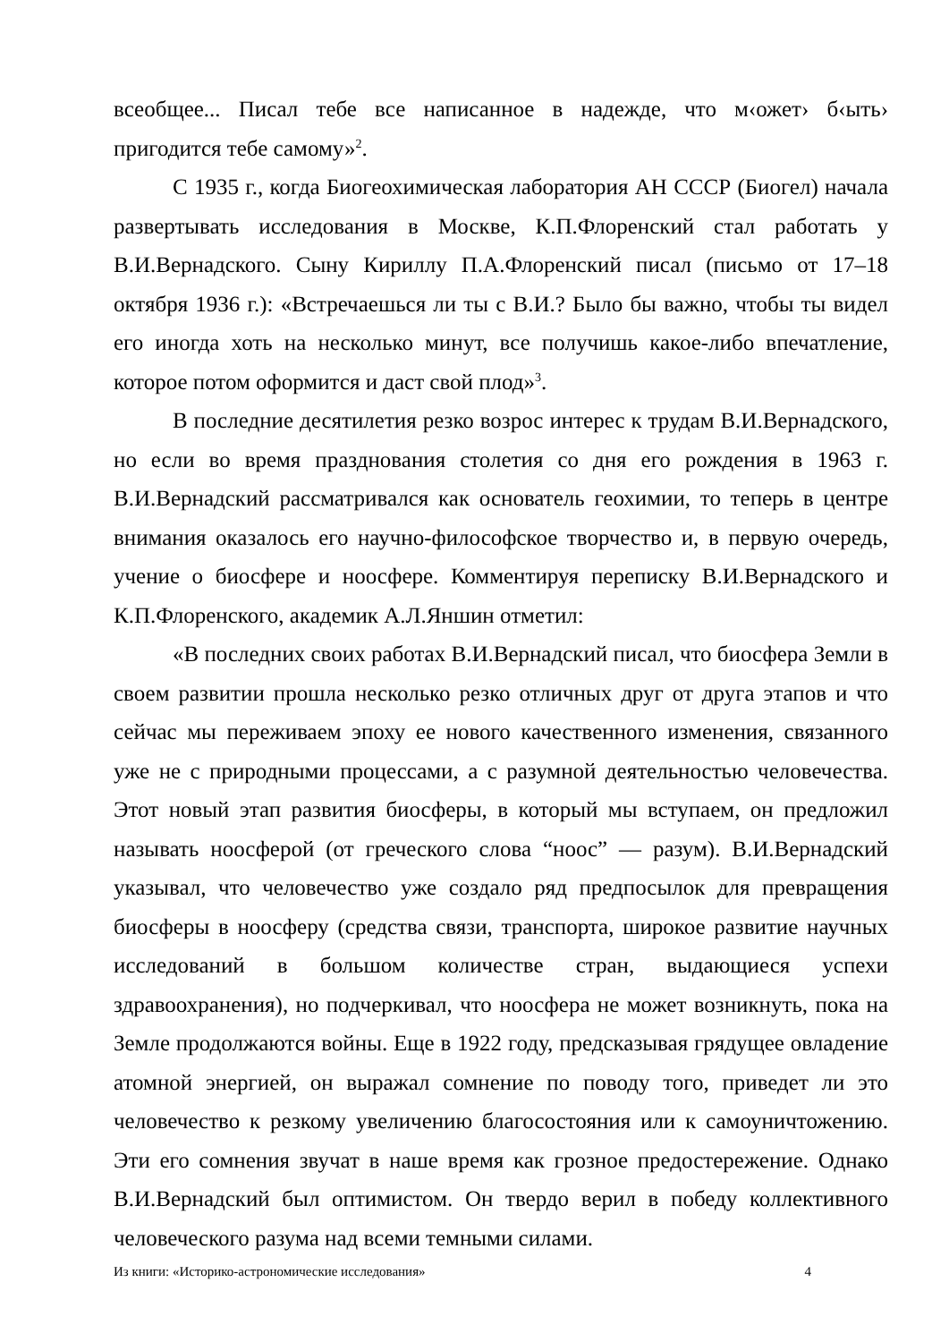всеобщее... Писал тебе все написанное в надежде, что м‹ожет› б‹ыть› пригодится тебе самому»<sup>2</sup>.
С 1935 г., когда Биогеохимическая лаборатория АН СССР (Биогел) начала развертывать исследования в Москве, К.П.Флоренский стал работать у В.И.Вернадского. Сыну Кириллу П.А.Флоренский писал (письмо от 17–18 октября 1936 г.): «Встречаешься ли ты с В.И.? Было бы важно, чтобы ты видел его иногда хоть на несколько минут, все получишь какое-либо впечатление, которое потом оформится и даст свой плод»<sup>3</sup>.
В последние десятилетия резко возрос интерес к трудам В.И.Вернадского, но если во время празднования столетия со дня его рождения в 1963 г. В.И.Вернадский рассматривался как основатель геохимии, то теперь в центре внимания оказалось его научно-философское творчество и, в первую очередь, учение о биосфере и ноосфере. Комментируя переписку В.И.Вернадского и К.П.Флоренского, академик А.Л.Яншин отметил:
«В последних своих работах В.И.Вернадский писал, что биосфера Земли в своем развитии прошла несколько резко отличных друг от друга этапов и что сейчас мы переживаем эпоху ее нового качественного изменения, связанного уже не с природными процессами, а с разумной деятельностью человечества. Этот новый этап развития биосферы, в который мы вступаем, он предложил называть ноосферой (от греческого слова “ноос” — разум). В.И.Вернадский указывал, что человечество уже создало ряд предпосылок для превращения биосферы в ноосферу (средства связи, транспорта, широкое развитие научных исследований в большом количестве стран, выдающиеся успехи здравоохранения), но подчеркивал, что ноосфера не может возникнуть, пока на Земле продолжаются войны. Еще в 1922 году, предсказывая грядущее овладение атомной энергией, он выражал сомнение по поводу того, приведет ли это человечество к резкому увеличению благосостояния или к самоуничтожению. Эти его сомнения звучат в наше время как грозное предостережение. Однако В.И.Вернадский был оптимистом. Он твердо верил в победу коллективного человеческого разума над всеми темными силами.
Из книги: «Историко-астрономические исследования» 4